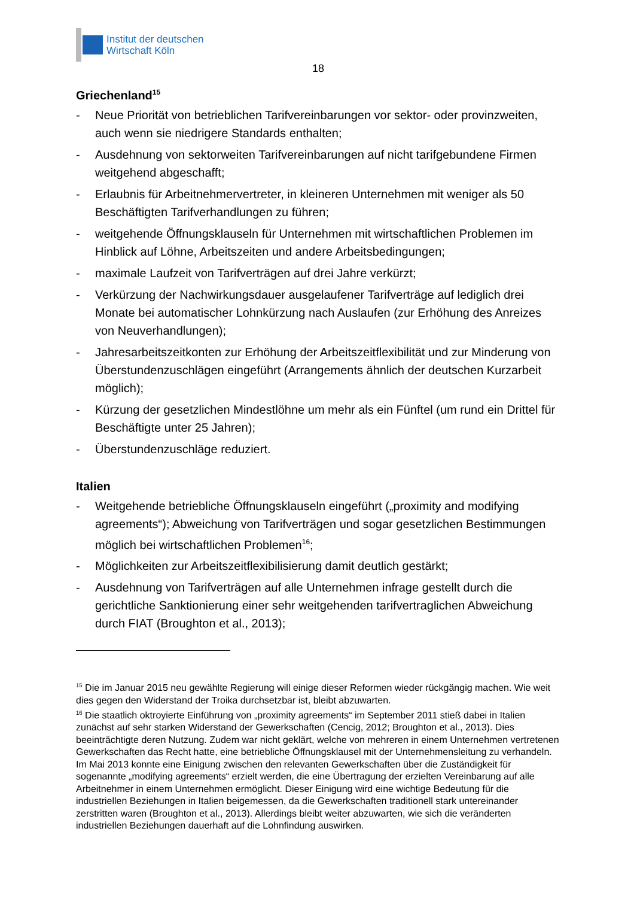Institut der deutschen
Wirtschaft Köln
18
Griechenland<sup>15</sup>
- Neue Priorität von betrieblichen Tarifvereinbarungen vor sektor- oder provinzweiten, auch wenn sie niedrigere Standards enthalten;
- Ausdehnung von sektorweiten Tarifvereinbarungen auf nicht tarifgebundene Firmen weitgehend abgeschafft;
- Erlaubnis für Arbeitnehmervertreter, in kleineren Unternehmen mit weniger als 50 Beschäftigten Tarifverhandlungen zu führen;
- weitgehende Öffnungsklauseln für Unternehmen mit wirtschaftlichen Problemen im Hinblick auf Löhne, Arbeitszeiten und andere Arbeitsbedingungen;
- maximale Laufzeit von Tarifverträgen auf drei Jahre verkürzt;
- Verkürzung der Nachwirkungsdauer ausgelaufener Tarifverträge auf lediglich drei Monate bei automatischer Lohnkürzung nach Auslaufen (zur Erhöhung des Anreizes von Neuverhandlungen);
- Jahresarbeitszeitkonten zur Erhöhung der Arbeitszeitflexibilität und zur Minderung von Überstundenzuschlägen eingeführt (Arrangements ähnlich der deutschen Kurzarbeit möglich);
- Kürzung der gesetzlichen Mindestlöhne um mehr als ein Fünftel (um rund ein Drittel für Beschäftigte unter 25 Jahren);
- Überstundenzuschläge reduziert.
Italien
- Weitgehende betriebliche Öffnungsklauseln eingeführt („proximity and modifying agreements“); Abweichung von Tarifverträgen und sogar gesetzlichen Bestimmungen möglich bei wirtschaftlichen Problemen<sup>16</sup>;
- Möglichkeiten zur Arbeitszeitflexibilisierung damit deutlich gestärkt;
- Ausdehnung von Tarifverträgen auf alle Unternehmen infrage gestellt durch die gerichtliche Sanktionierung einer sehr weitgehenden tarifvertraglichen Abweichung durch FIAT (Broughton et al., 2013);
<sup>15</sup> Die im Januar 2015 neu gewählte Regierung will einige dieser Reformen wieder rückgängig machen. Wie weit dies gegen den Widerstand der Troika durchsetzbar ist, bleibt abzuwarten.
<sup>16</sup> Die staatlich oktroyierte Einführung von „proximity agreements“ im September 2011 stieß dabei in Italien zunächst auf sehr starken Widerstand der Gewerkschaften (Cencig, 2012; Broughton et al., 2013). Dies beeinträchtigte deren Nutzung. Zudem war nicht geklärt, welche von mehreren in einem Unternehmen vertretenen Gewerkschaften das Recht hatte, eine betriebliche Öffnungsklausel mit der Unternehmensleitung zu verhandeln. Im Mai 2013 konnte eine Einigung zwischen den relevanten Gewerkschaften über die Zuständigkeit für sogenannte „modifying agreements“ erzielt werden, die eine Übertragung der erzielten Vereinbarung auf alle Arbeitnehmer in einem Unternehmen ermöglicht. Dieser Einigung wird eine wichtige Bedeutung für die industriellen Beziehungen in Italien beigemessen, da die Gewerkschaften traditionell stark untereinander zerstritten waren (Broughton et al., 2013). Allerdings bleibt weiter abzuwarten, wie sich die veränderten industriellen Beziehungen dauerhaft auf die Lohnfindung auswirken.